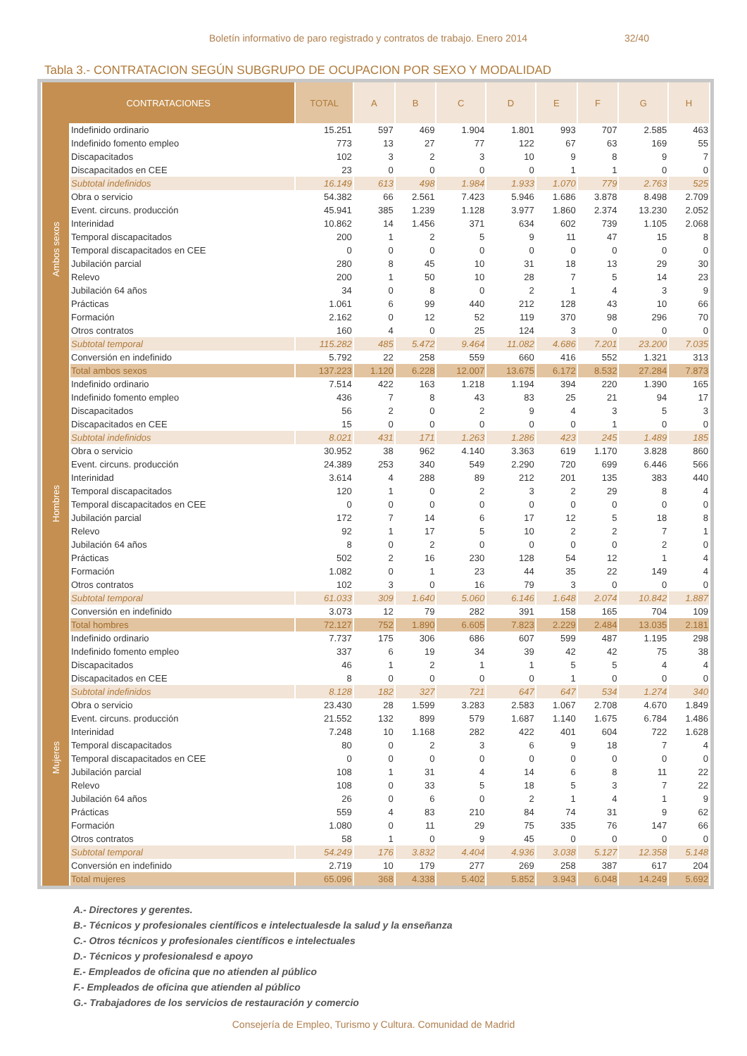Boletín informativo de paro registrado y contratos de trabajo. Enero 2014 32/40
Tabla 3.- CONTRATACION SEGÚN SUBGRUPO DE OCUPACION POR SEXO Y MODALIDAD
| CONTRATACIONES | | TOTAL | A | B | C | D | E | F | G | H |
| --- | --- | --- | --- | --- | --- | --- | --- | --- | --- | --- |
| Ambos sexos | Indefinido ordinario | 15.251 | 597 | 469 | 1.904 | 1.801 | 993 | 707 | 2.585 | 463 |
| | Indefinido fomento empleo | 773 | 13 | 27 | 77 | 122 | 67 | 63 | 169 | 55 |
| | Discapacitados | 102 | 3 | 2 | 3 | 10 | 9 | 8 | 9 | 7 |
| | Discapacitados en CEE | 23 | 0 | 0 | 0 | 0 | 1 | 1 | 0 | 0 |
| | Subtotal indefinidos | 16.149 | 613 | 498 | 1.984 | 1.933 | 1.070 | 779 | 2.763 | 525 |
| | Obra o servicio | 54.382 | 66 | 2.561 | 7.423 | 5.946 | 1.686 | 3.878 | 8.498 | 2.709 |
| | Event. circuns. producción | 45.941 | 385 | 1.239 | 1.128 | 3.977 | 1.860 | 2.374 | 13.230 | 2.052 |
| | Interinidad | 10.862 | 14 | 1.456 | 371 | 634 | 602 | 739 | 1.105 | 2.068 |
| | Temporal discapacitados | 200 | 1 | 2 | 5 | 9 | 11 | 47 | 15 | 8 |
| | Temporal discapacitados en CEE | 0 | 0 | 0 | 0 | 0 | 0 | 0 | 0 | 0 |
| | Jubilación parcial | 280 | 8 | 45 | 10 | 31 | 18 | 13 | 29 | 30 |
| | Relevo | 200 | 1 | 50 | 10 | 28 | 7 | 5 | 14 | 23 |
| | Jubilación 64 años | 34 | 0 | 8 | 0 | 2 | 1 | 4 | 3 | 9 |
| | Prácticas | 1.061 | 6 | 99 | 440 | 212 | 128 | 43 | 10 | 66 |
| | Formación | 2.162 | 0 | 12 | 52 | 119 | 370 | 98 | 296 | 70 |
| | Otros contratos | 160 | 4 | 0 | 25 | 124 | 3 | 0 | 0 | 0 |
| | Subtotal temporal | 115.282 | 485 | 5.472 | 9.464 | 11.082 | 4.686 | 7.201 | 23.200 | 7.035 |
| | Conversión en indefinido | 5.792 | 22 | 258 | 559 | 660 | 416 | 552 | 1.321 | 313 |
| | Total ambos sexos | 137.223 | 1.120 | 6.228 | 12.007 | 13.675 | 6.172 | 8.532 | 27.284 | 7.873 |
| Hombres | Indefinido ordinario | 7.514 | 422 | 163 | 1.218 | 1.194 | 394 | 220 | 1.390 | 165 |
| | Indefinido fomento empleo | 436 | 7 | 8 | 43 | 83 | 25 | 21 | 94 | 17 |
| | Discapacitados | 56 | 2 | 0 | 2 | 9 | 4 | 3 | 5 | 3 |
| | Discapacitados en CEE | 15 | 0 | 0 | 0 | 0 | 0 | 1 | 0 | 0 |
| | Subtotal indefinidos | 8.021 | 431 | 171 | 1.263 | 1.286 | 423 | 245 | 1.489 | 185 |
| | Obra o servicio | 30.952 | 38 | 962 | 4.140 | 3.363 | 619 | 1.170 | 3.828 | 860 |
| | Event. circuns. producción | 24.389 | 253 | 340 | 549 | 2.290 | 720 | 699 | 6.446 | 566 |
| | Interinidad | 3.614 | 4 | 288 | 89 | 212 | 201 | 135 | 383 | 440 |
| | Temporal discapacitados | 120 | 1 | 0 | 2 | 3 | 2 | 29 | 8 | 4 |
| | Temporal discapacitados en CEE | 0 | 0 | 0 | 0 | 0 | 0 | 0 | 0 | 0 |
| | Jubilación parcial | 172 | 7 | 14 | 6 | 17 | 12 | 5 | 18 | 8 |
| | Relevo | 92 | 1 | 17 | 5 | 10 | 2 | 2 | 7 | 1 |
| | Jubilación 64 años | 8 | 0 | 2 | 0 | 0 | 0 | 0 | 2 | 0 |
| | Prácticas | 502 | 2 | 16 | 230 | 128 | 54 | 12 | 1 | 4 |
| | Formación | 1.082 | 0 | 1 | 23 | 44 | 35 | 22 | 149 | 4 |
| | Otros contratos | 102 | 3 | 0 | 16 | 79 | 3 | 0 | 0 | 0 |
| | Subtotal temporal | 61.033 | 309 | 1.640 | 5.060 | 6.146 | 1.648 | 2.074 | 10.842 | 1.887 |
| | Conversión en indefinido | 3.073 | 12 | 79 | 282 | 391 | 158 | 165 | 704 | 109 |
| | Total hombres | 72.127 | 752 | 1.890 | 6.605 | 7.823 | 2.229 | 2.484 | 13.035 | 2.181 |
| Mujeres | Indefinido ordinario | 7.737 | 175 | 306 | 686 | 607 | 599 | 487 | 1.195 | 298 |
| | Indefinido fomento empleo | 337 | 6 | 19 | 34 | 39 | 42 | 42 | 75 | 38 |
| | Discapacitados | 46 | 1 | 2 | 1 | 1 | 5 | 5 | 4 | 4 |
| | Discapacitados en CEE | 8 | 0 | 0 | 0 | 0 | 1 | 0 | 0 | 0 |
| | Subtotal indefinidos | 8.128 | 182 | 327 | 721 | 647 | 647 | 534 | 1.274 | 340 |
| | Obra o servicio | 23.430 | 28 | 1.599 | 3.283 | 2.583 | 1.067 | 2.708 | 4.670 | 1.849 |
| | Event. circuns. producción | 21.552 | 132 | 899 | 579 | 1.687 | 1.140 | 1.675 | 6.784 | 1.486 |
| | Interinidad | 7.248 | 10 | 1.168 | 282 | 422 | 401 | 604 | 722 | 1.628 |
| | Temporal discapacitados | 80 | 0 | 2 | 3 | 6 | 9 | 18 | 7 | 4 |
| | Temporal discapacitados en CEE | 0 | 0 | 0 | 0 | 0 | 0 | 0 | 0 | 0 |
| | Jubilación parcial | 108 | 1 | 31 | 4 | 14 | 6 | 8 | 11 | 22 |
| | Relevo | 108 | 0 | 33 | 5 | 18 | 5 | 3 | 7 | 22 |
| | Jubilación 64 años | 26 | 0 | 6 | 0 | 2 | 1 | 4 | 1 | 9 |
| | Prácticas | 559 | 4 | 83 | 210 | 84 | 74 | 31 | 9 | 62 |
| | Formación | 1.080 | 0 | 11 | 29 | 75 | 335 | 76 | 147 | 66 |
| | Otros contratos | 58 | 1 | 0 | 9 | 45 | 0 | 0 | 0 | 0 |
| | Subtotal temporal | 54.249 | 176 | 3.832 | 4.404 | 4.936 | 3.038 | 5.127 | 12.358 | 5.148 |
| | Conversión en indefinido | 2.719 | 10 | 179 | 277 | 269 | 258 | 387 | 617 | 204 |
| | Total mujeres | 65.096 | 368 | 4.338 | 5.402 | 5.852 | 3.943 | 6.048 | 14.249 | 5.692 |
A.- Directores y gerentes.
B.- Técnicos y profesionales científicos e intelectualesde la salud y la enseñanza
C.- Otros técnicos y profesionales científicos e intelectuales
D.- Técnicos y profesionalesd e apoyo
E.- Empleados de oficina que no atienden al público
F.- Empleados de oficina que atienden al público
G.- Trabajadores de los servicios de restauración y comercio
Consejería de Empleo, Turismo y Cultura. Comunidad de Madrid